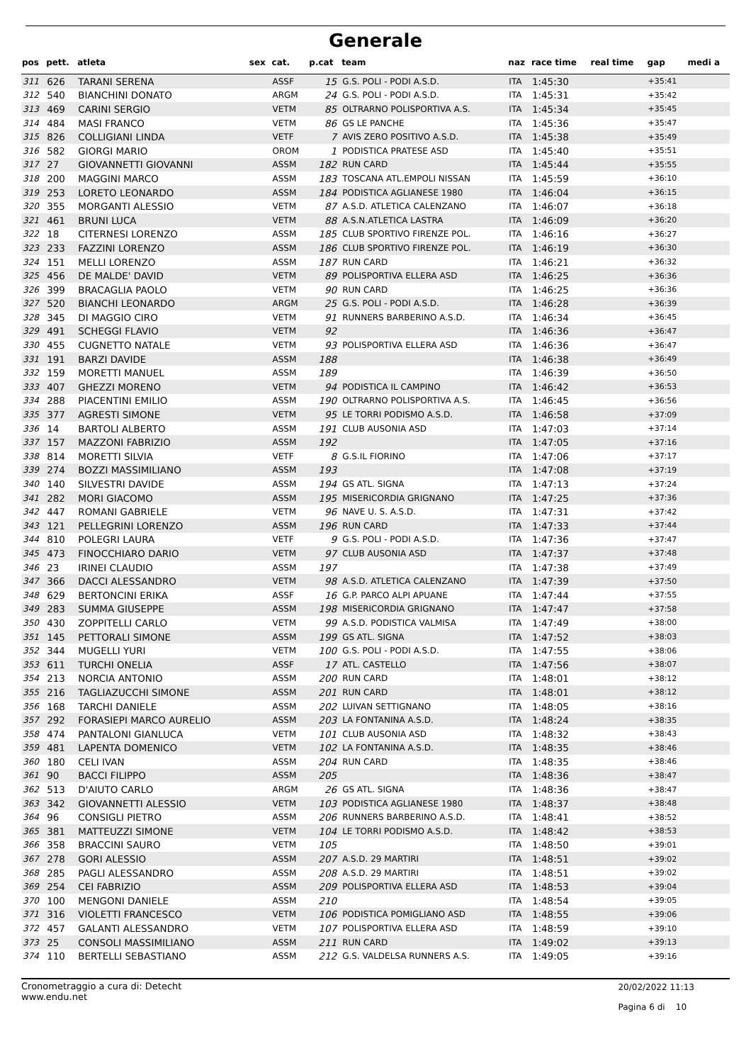Generale
| pos | pett. | atleta | sex | cat. | p.cat | team | naz | race time | real time | gap | medi a |
| --- | --- | --- | --- | --- | --- | --- | --- | --- | --- | --- | --- |
| 311 | 626 | TARANI SERENA | | ASSF | 15 | G.S. POLI - PODI A.S.D. | ITA | 1:45:30 | | +35:41 | |
| 312 | 540 | BIANCHINI DONATO | | ARGM | 24 | G.S. POLI - PODI A.S.D. | ITA | 1:45:31 | | +35:42 | |
| 313 | 469 | CARINI SERGIO | | VETM | 85 | OLTRARNO POLISPORTIVA A.S. | ITA | 1:45:34 | | +35:45 | |
| 314 | 484 | MASI FRANCO | | VETM | 86 | GS LE PANCHE | ITA | 1:45:36 | | +35:47 | |
| 315 | 826 | COLLIGIANI LINDA | | VETF | 7 | AVIS ZERO POSITIVO A.S.D. | ITA | 1:45:38 | | +35:49 | |
| 316 | 582 | GIORGI MARIO | | OROM | 1 | PODISTICA PRATESE ASD | ITA | 1:45:40 | | +35:51 | |
| 317 | 27 | GIOVANNETTI GIOVANNI | | ASSM | 182 | RUN CARD | ITA | 1:45:44 | | +35:55 | |
| 318 | 200 | MAGGINI MARCO | | ASSM | 183 | TOSCANA ATL.EMPOLI NISSAN | ITA | 1:45:59 | | +36:10 | |
| 319 | 253 | LORETO LEONARDO | | ASSM | 184 | PODISTICA AGLIANESE 1980 | ITA | 1:46:04 | | +36:15 | |
| 320 | 355 | MORGANTI ALESSIO | | VETM | 87 | A.S.D. ATLETICA CALENZANO | ITA | 1:46:07 | | +36:18 | |
| 321 | 461 | BRUNI LUCA | | VETM | 88 | A.S.N.ATLETICA LASTRA | ITA | 1:46:09 | | +36:20 | |
| 322 | 18 | CITERNESI LORENZO | | ASSM | 185 | CLUB SPORTIVO FIRENZE POL. | ITA | 1:46:16 | | +36:27 | |
| 323 | 233 | FAZZINI LORENZO | | ASSM | 186 | CLUB SPORTIVO FIRENZE POL. | ITA | 1:46:19 | | +36:30 | |
| 324 | 151 | MELLI LORENZO | | ASSM | 187 | RUN CARD | ITA | 1:46:21 | | +36:32 | |
| 325 | 456 | DE MALDE' DAVID | | VETM | 89 | POLISPORTIVA ELLERA ASD | ITA | 1:46:25 | | +36:36 | |
| 326 | 399 | BRACAGLIA PAOLO | | VETM | 90 | RUN CARD | ITA | 1:46:25 | | +36:36 | |
| 327 | 520 | BIANCHI LEONARDO | | ARGM | 25 | G.S. POLI - PODI A.S.D. | ITA | 1:46:28 | | +36:39 | |
| 328 | 345 | DI MAGGIO CIRO | | VETM | 91 | RUNNERS BARBERINO A.S.D. | ITA | 1:46:34 | | +36:45 | |
| 329 | 491 | SCHEGGI FLAVIO | | VETM | 92 | | ITA | 1:46:36 | | +36:47 | |
| 330 | 455 | CUGNETTO NATALE | | VETM | 93 | POLISPORTIVA ELLERA ASD | ITA | 1:46:36 | | +36:47 | |
| 331 | 191 | BARZI DAVIDE | | ASSM | 188 | | ITA | 1:46:38 | | +36:49 | |
| 332 | 159 | MORETTI MANUEL | | ASSM | 189 | | ITA | 1:46:39 | | +36:50 | |
| 333 | 407 | GHEZZI MORENO | | VETM | 94 | PODISTICA IL CAMPINO | ITA | 1:46:42 | | +36:53 | |
| 334 | 288 | PIACENTINI EMILIO | | ASSM | 190 | OLTRARNO POLISPORTIVA A.S. | ITA | 1:46:45 | | +36:56 | |
| 335 | 377 | AGRESTI SIMONE | | VETM | 95 | LE TORRI PODISMO A.S.D. | ITA | 1:46:58 | | +37:09 | |
| 336 | 14 | BARTOLI ALBERTO | | ASSM | 191 | CLUB AUSONIA ASD | ITA | 1:47:03 | | +37:14 | |
| 337 | 157 | MAZZONI FABRIZIO | | ASSM | 192 | | ITA | 1:47:05 | | +37:16 | |
| 338 | 814 | MORETTI SILVIA | | VETF | 8 | G.S.IL FIORINO | ITA | 1:47:06 | | +37:17 | |
| 339 | 274 | BOZZI MASSIMILIANO | | ASSM | 193 | | ITA | 1:47:08 | | +37:19 | |
| 340 | 140 | SILVESTRI DAVIDE | | ASSM | 194 | GS ATL. SIGNA | ITA | 1:47:13 | | +37:24 | |
| 341 | 282 | MORI GIACOMO | | ASSM | 195 | MISERICORDIA GRIGNANO | ITA | 1:47:25 | | +37:36 | |
| 342 | 447 | ROMANI GABRIELE | | VETM | 96 | NAVE U. S. A.S.D. | ITA | 1:47:31 | | +37:42 | |
| 343 | 121 | PELLEGRINI LORENZO | | ASSM | 196 | RUN CARD | ITA | 1:47:33 | | +37:44 | |
| 344 | 810 | POLEGRI LAURA | | VETF | 9 | G.S. POLI - PODI A.S.D. | ITA | 1:47:36 | | +37:47 | |
| 345 | 473 | FINOCCHIARO DARIO | | VETM | 97 | CLUB AUSONIA ASD | ITA | 1:47:37 | | +37:48 | |
| 346 | 23 | IRINEI CLAUDIO | | ASSM | 197 | | ITA | 1:47:38 | | +37:49 | |
| 347 | 366 | DACCI ALESSANDRO | | VETM | 98 | A.S.D. ATLETICA CALENZANO | ITA | 1:47:39 | | +37:50 | |
| 348 | 629 | BERTONCINI ERIKA | | ASSF | 16 | G.P. PARCO ALPI APUANE | ITA | 1:47:44 | | +37:55 | |
| 349 | 283 | SUMMA GIUSEPPE | | ASSM | 198 | MISERICORDIA GRIGNANO | ITA | 1:47:47 | | +37:58 | |
| 350 | 430 | ZOPPITELLI CARLO | | VETM | 99 | A.S.D. PODISTICA VALMISA | ITA | 1:47:49 | | +38:00 | |
| 351 | 145 | PETTORALI SIMONE | | ASSM | 199 | GS ATL. SIGNA | ITA | 1:47:52 | | +38:03 | |
| 352 | 344 | MUGELLI YURI | | VETM | 100 | G.S. POLI - PODI A.S.D. | ITA | 1:47:55 | | +38:06 | |
| 353 | 611 | TURCHI ONELIA | | ASSF | 17 | ATL. CASTELLO | ITA | 1:47:56 | | +38:07 | |
| 354 | 213 | NORCIA ANTONIO | | ASSM | 200 | RUN CARD | ITA | 1:48:01 | | +38:12 | |
| 355 | 216 | TAGLIAZUCCHI SIMONE | | ASSM | 201 | RUN CARD | ITA | 1:48:01 | | +38:12 | |
| 356 | 168 | TARCHI DANIELE | | ASSM | 202 | LUIVAN SETTIGNANO | ITA | 1:48:05 | | +38:16 | |
| 357 | 292 | FORASIEPI MARCO AURELIO | | ASSM | 203 | LA FONTANINA A.S.D. | ITA | 1:48:24 | | +38:35 | |
| 358 | 474 | PANTALONI GIANLUCA | | VETM | 101 | CLUB AUSONIA ASD | ITA | 1:48:32 | | +38:43 | |
| 359 | 481 | LAPENTA DOMENICO | | VETM | 102 | LA FONTANINA A.S.D. | ITA | 1:48:35 | | +38:46 | |
| 360 | 180 | CELI IVAN | | ASSM | 204 | RUN CARD | ITA | 1:48:35 | | +38:46 | |
| 361 | 90 | BACCI FILIPPO | | ASSM | 205 | | ITA | 1:48:36 | | +38:47 | |
| 362 | 513 | D'AIUTO CARLO | | ARGM | 26 | GS ATL. SIGNA | ITA | 1:48:36 | | +38:47 | |
| 363 | 342 | GIOVANNETTI ALESSIO | | VETM | 103 | PODISTICA AGLIANESE 1980 | ITA | 1:48:37 | | +38:48 | |
| 364 | 96 | CONSIGLI PIETRO | | ASSM | 206 | RUNNERS BARBERINO A.S.D. | ITA | 1:48:41 | | +38:52 | |
| 365 | 381 | MATTEUZZI SIMONE | | VETM | 104 | LE TORRI PODISMO A.S.D. | ITA | 1:48:42 | | +38:53 | |
| 366 | 358 | BRACCINI SAURO | | VETM | 105 | | ITA | 1:48:50 | | +39:01 | |
| 367 | 278 | GORI ALESSIO | | ASSM | 207 | A.S.D. 29 MARTIRI | ITA | 1:48:51 | | +39:02 | |
| 368 | 285 | PAGLI ALESSANDRO | | ASSM | 208 | A.S.D. 29 MARTIRI | ITA | 1:48:51 | | +39:02 | |
| 369 | 254 | CEI FABRIZIO | | ASSM | 209 | POLISPORTIVA ELLERA ASD | ITA | 1:48:53 | | +39:04 | |
| 370 | 100 | MENGONI DANIELE | | ASSM | 210 | | ITA | 1:48:54 | | +39:05 | |
| 371 | 316 | VIOLETTI FRANCESCO | | VETM | 106 | PODISTICA POMIGLIANO ASD | ITA | 1:48:55 | | +39:06 | |
| 372 | 457 | GALANTI ALESSANDRO | | VETM | 107 | POLISPORTIVA ELLERA ASD | ITA | 1:48:59 | | +39:10 | |
| 373 | 25 | CONSOLI MASSIMILIANO | | ASSM | 211 | RUN CARD | ITA | 1:49:02 | | +39:13 | |
| 374 | 110 | BERTELLI SEBASTIANO | | ASSM | 212 | G.S. VALDELSA RUNNERS A.S. | ITA | 1:49:05 | | +39:16 | |
Cronometraggio a cura di: Detecht
www.endu.net
20/02/2022 11:13
Pagina 6 di 10